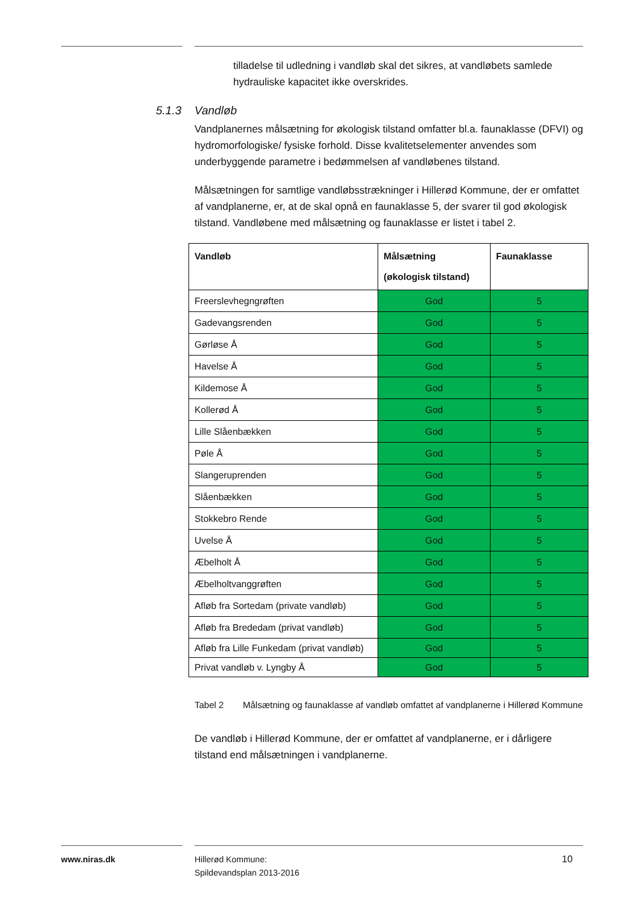tilladelse til udledning i vandløb skal det sikres, at vandløbets samlede hydrauliske kapacitet ikke overskrides.
5.1.3 Vandløb
Vandplanernes målsætning for økologisk tilstand omfatter bl.a. faunaklasse (DFVI) og hydromorfologiske/ fysiske forhold. Disse kvalitetselementer anvendes som underbyggende parametre i bedømmelsen af vandløbenes tilstand.
Målsætningen for samtlige vandløbsstrækninger i Hillerød Kommune, der er omfattet af vandplanerne, er, at de skal opnå en faunaklasse 5, der svarer til god økologisk tilstand. Vandløbene med målsætning og faunaklasse er listet i tabel 2.
| Vandløb | Målsætning (økologisk tilstand) | Faunaklasse |
| --- | --- | --- |
| Freerslevhegngrøften | God | 5 |
| Gadevangsrenden | God | 5 |
| Gørløse Å | God | 5 |
| Havelse Å | God | 5 |
| Kildemose Å | God | 5 |
| Kollerød Å | God | 5 |
| Lille Slåenbækken | God | 5 |
| Pøle Å | God | 5 |
| Slangeruprenden | God | 5 |
| Slåenbækken | God | 5 |
| Stokkebro Rende | God | 5 |
| Uvelse Å | God | 5 |
| Æbelholt Å | God | 5 |
| Æbelholtvanggrøften | God | 5 |
| Afløb fra Sortedam (private vandløb) | God | 5 |
| Afløb fra Brededam (privat vandløb) | God | 5 |
| Afløb fra Lille Funkedam (privat vandløb) | God | 5 |
| Privat vandløb v. Lyngby Å | God | 5 |
Tabel 2 Målsætning og faunaklasse af vandløb omfattet af vandplanerne i Hillerød Kommune
De vandløb i Hillerød Kommune, der er omfattet af vandplanerne, er i dårligere tilstand end målsætningen i vandplanerne.
www.niras.dk
Hillerød Kommune:
Spildevandsplan 2013-2016
10